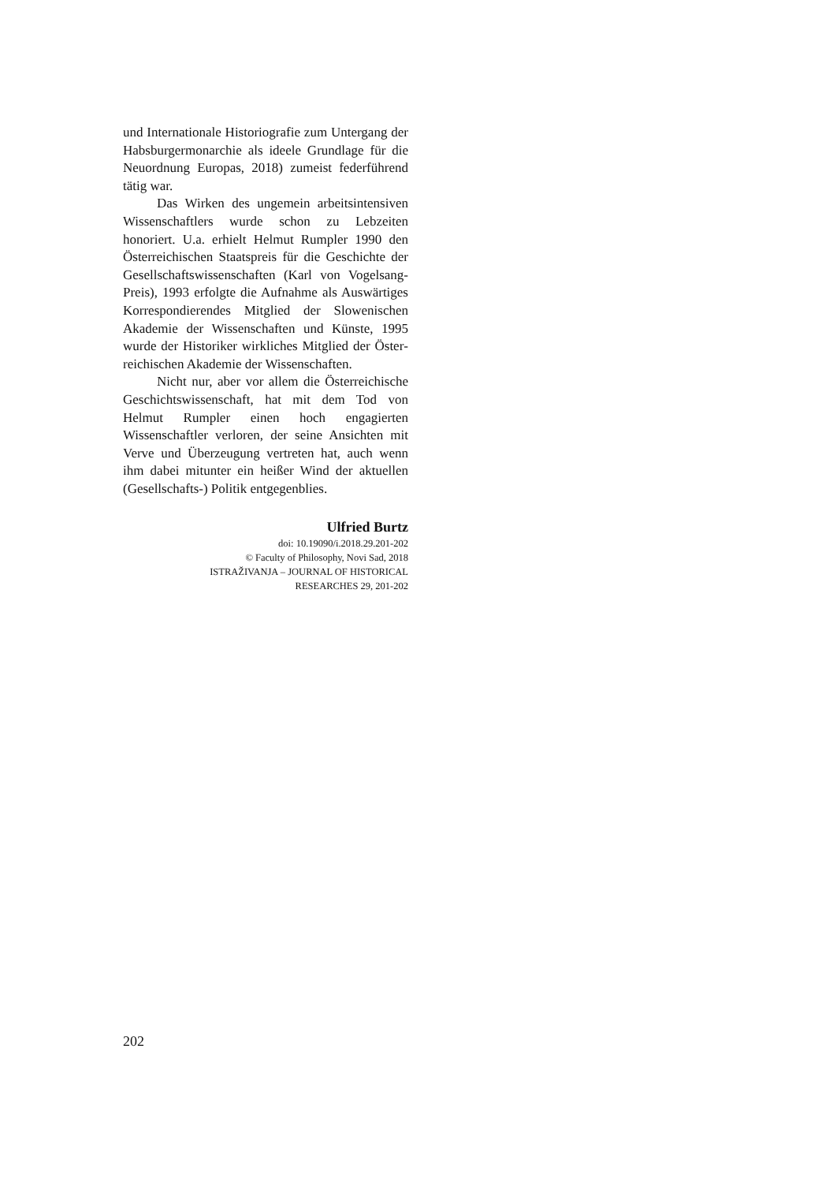und Internationale Historiografie zum Untergang der Habsburgermonarchie als ideele Grundlage für die Neuordnung Europas, 2018) zumeist federführend tätig war.
Das Wirken des ungemein arbeit­sintensiven Wissenschaftlers wurde schon zu Lebzeiten honoriert. U.a. erhielt Helmut Rumpler 1990 den Österreichischen Staatspreis für die Geschichte der Gesellschaftswissenschaften (Karl von Vogelsang-Preis), 1993 erfolgte die Aufnahme als Auswärtiges Korrespondierendes Mitglied der Slowenischen Akademie der Wissenschaften und Künste, 1995 wurde der Historiker wirkliches Mitglied der Öster­reichischen Akademie der Wissenschaften.
Nicht nur, aber vor allem die Öster­reichische Geschichtswissenschaft, hat mit dem Tod von Helmut Rumpler einen hoch en­gagierten Wissenschaftler verloren, der seine Ansichten mit Verve und Überzeugung vertreten hat, auch wenn ihm dabei mitunter ein heißer Wind der aktuellen (Gesellschafts-) Politik entgegenblies.
Ulfried Burtz
doi: 10.19090/i.2018.29.201-202
© Faculty of Philosophy, Novi Sad, 2018
ISTRAŽIVANJA – JOURNAL OF HISTORICAL
RESEARCHES 29, 201-202
202